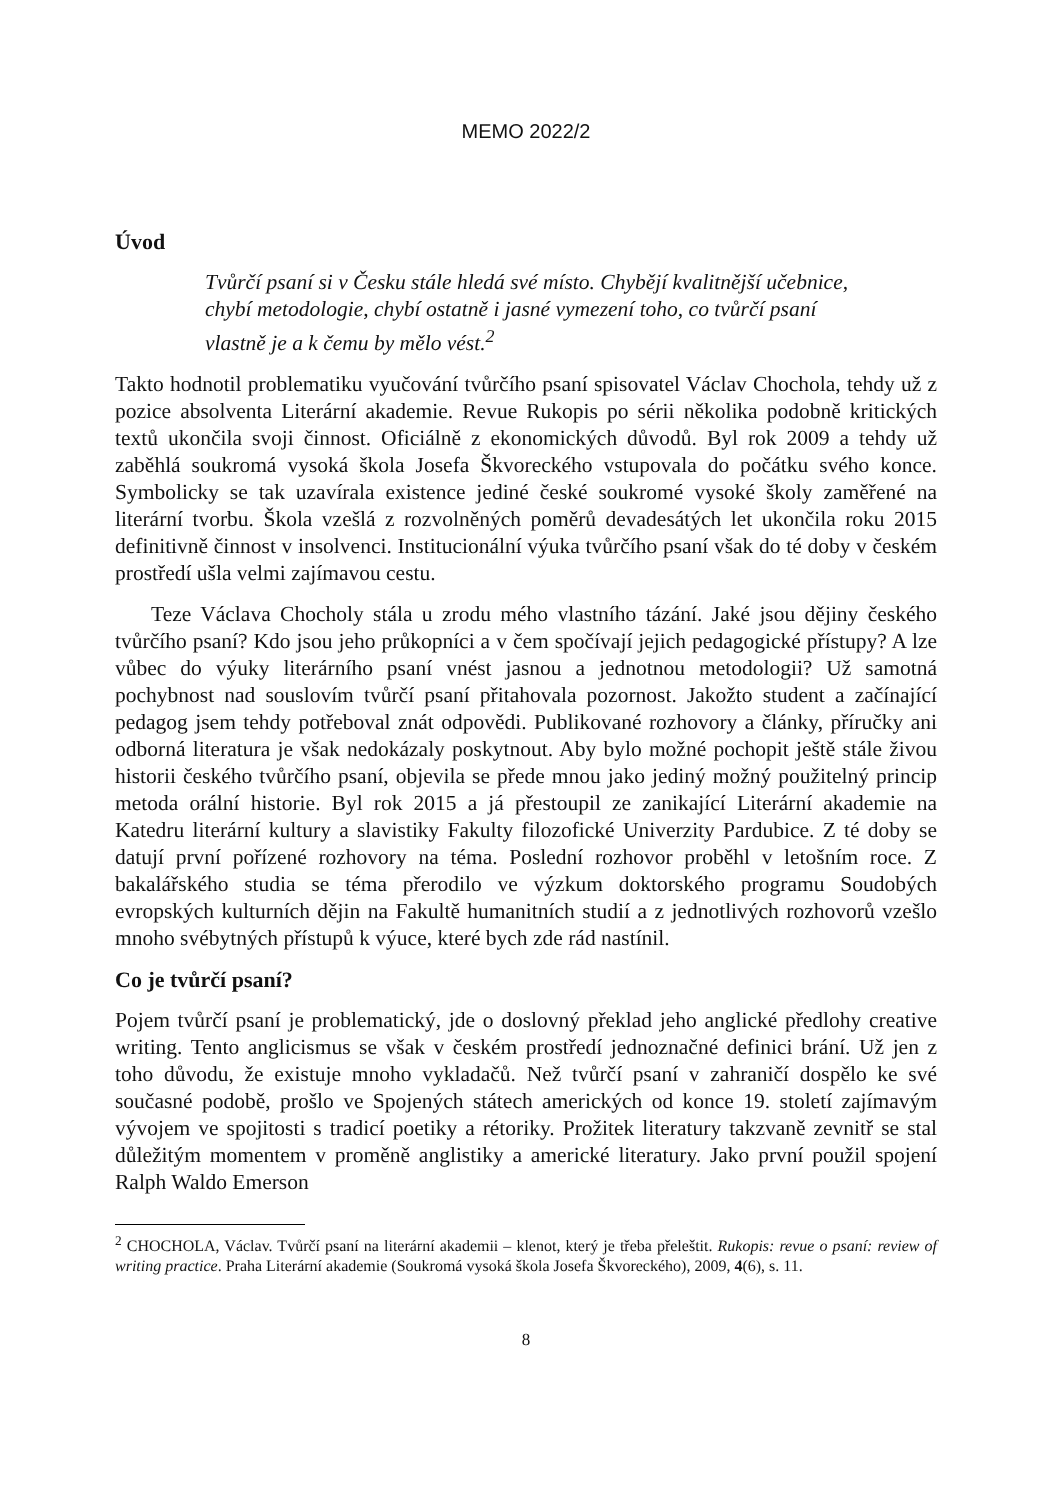MEMO 2022/2
Úvod
Tvůrčí psaní si v Česku stále hledá své místo. Chybějí kvalitnější učebnice, chybí metodologie, chybí ostatně i jasné vymezení toho, co tvůrčí psaní vlastně je a k čemu by mělo vést.<sup>2</sup>
Takto hodnotil problematiku vyučování tvůrčího psaní spisovatel Václav Chochola, tehdy už z pozice absolventa Literární akademie. Revue Rukopis po sérii několika podobně kritických textů ukončila svoji činnost. Oficiálně z ekonomických důvodů. Byl rok 2009 a tehdy už zaběhlá soukromá vysoká škola Josefa Škvoreckého vstupovala do počátku svého konce. Symbolicky se tak uzavírala existence jediné české soukromé vysoké školy zaměřené na literární tvorbu. Škola vzešlá z rozvolněných poměrů devadesátých let ukončila roku 2015 definitivně činnost v insolvenci. Institucionální výuka tvůrčího psaní však do té doby v českém prostředí ušla velmi zajímavou cestu.
Teze Václava Chocholy stála u zrodu mého vlastního tázání. Jaké jsou dějiny českého tvůrčího psaní? Kdo jsou jeho průkopníci a v čem spočívají jejich pedagogické přístupy? A lze vůbec do výuky literárního psaní vnést jasnou a jednotnou metodologii? Už samotná pochybnost nad souslovím tvůrčí psaní přitahovala pozornost. Jakožto student a začínající pedagog jsem tehdy potřeboval znát odpovědi. Publikované rozhovory a články, příručky ani odborná literatura je však nedokázaly poskytnout. Aby bylo možné pochopit ještě stále živou historii českého tvůrčího psaní, objevila se přede mnou jako jediný možný použitelný princip metoda orální historie. Byl rok 2015 a já přestoupil ze zanikající Literární akademie na Katedru literární kultury a slavistiky Fakulty filozofické Univerzity Pardubice. Z té doby se datují první pořízené rozhovory na téma. Poslední rozhovor proběhl v letošním roce. Z bakalářského studia se téma přerodilo ve výzkum doktorského programu Soudobých evropských kulturních dějin na Fakultě humanitních studií a z jednotlivých rozhovorů vzešlo mnoho svébytných přístupů k výuce, které bych zde rád nastínil.
Co je tvůrčí psaní?
Pojem tvůrčí psaní je problematický, jde o doslovný překlad jeho anglické předlohy creative writing. Tento anglicismus se však v českém prostředí jednoznačné definici brání. Už jen z toho důvodu, že existuje mnoho vykladačů. Než tvůrčí psaní v zahraničí dospělo ke své současné podobě, prošlo ve Spojených státech amerických od konce 19. století zajímavým vývojem ve spojitosti s tradicí poetiky a rétoriky. Prožitek literatury takzvaně zevnitř se stal důležitým momentem v proměně anglistiky a americké literatury. Jako první použil spojení Ralph Waldo Emerson
<sup>2</sup> CHOCHOLA, Václav. Tvůrčí psaní na literární akademii – klenot, který je třeba přeleštit. Rukopis: revue o psaní: review of writing practice. Praha Literární akademie (Soukromá vysoká škola Josefa Škvoreckého), 2009, 4(6), s. 11.
8